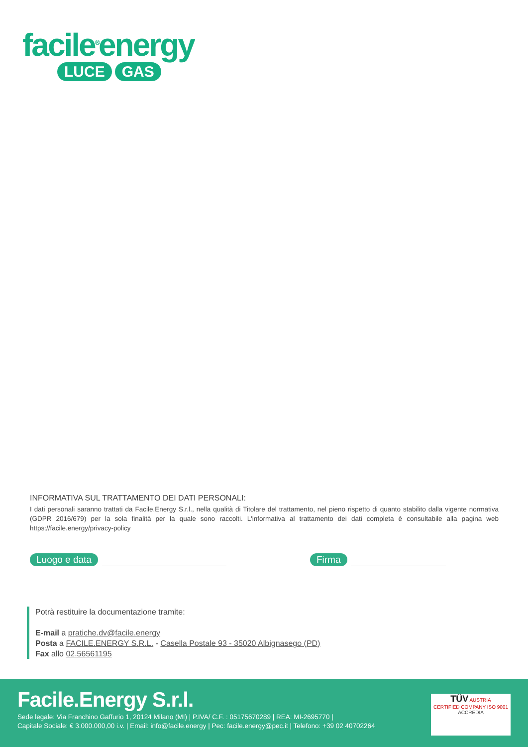facile<sup>®</sup>energy
LUCE GAS
INFORMATIVA SUL TRATTAMENTO DEI DATI PERSONALI:
I dati personali saranno trattati da Facile.Energy S.r.l., nella qualità di Titolare del trattamento, nel pieno rispetto di quanto stabilito dalla vigente normativa (GDPR 2016/679) per la sola finalità per la quale sono raccolti. L'informativa al trattamento dei dati completa è consultabile alla pagina web https://facile.energy/privacy-policy
Luogo e data Firma
Potrà restituire la documentazione tramite:
E-mail a pratiche.dv@facile.energy
Posta a FACILE.ENERGY S.R.L. - Casella Postale 93 - 35020 Albignasego (PD)
Fax allo 02.56561195
Facile.Energy S.r.l.
Sede legale: Via Franchino Gaffurio 1, 20124 Milano (MI) | P.IVA/ C.F. : 05175670289 | REA: MI-2695770 |
Capitale Sociale: € 3.000.000,00 i.v. | Email: info@facile.energy | Pec: facile.energy@pec.it | Telefono: +39 02 40702264
TÜV AUSTRIA
CERTIFIED COMPANY ISO 9001
ACCREDIA